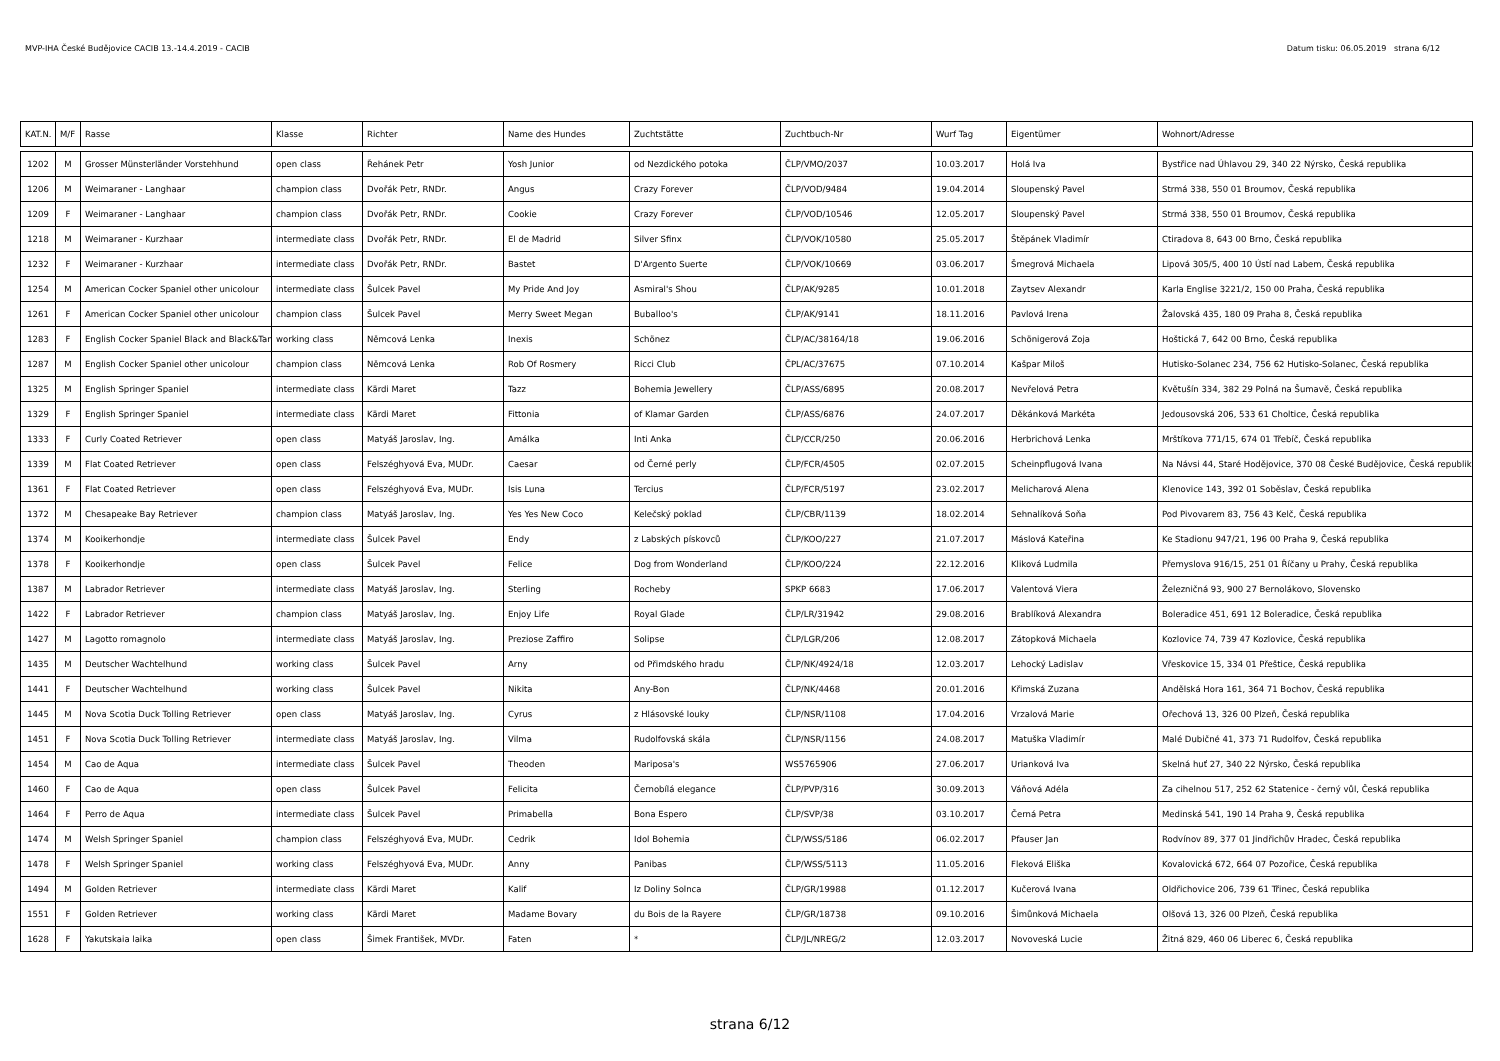MVP-IHA České Budějovice CACIB 13.-14.4.2019 - CACIB Datum tisku: 06.05.2019 strana 6/12
| KAT.N. | M/F | Rasse | Klasse | Richter | Name des Hundes | Zuchtstätte | Zuchtbuch-Nr | Wurf Tag | Eigentümer | Wohnort/Adresse |
| --- | --- | --- | --- | --- | --- | --- | --- | --- | --- | --- |
| 1202 | M | Grosser Münsterländer Vorstehhund | open class | Řehánek Petr | Yosh Junior | od Nezdického potoka | ČLP/VMO/2037 | 10.03.2017 | Holá Iva | Bystřice nad Úhlavou 29, 340 22 Nýrsko, Česká republika |
| 1206 | M | Weimaraner - Langhaar | champion class | Dvořák Petr, RNDr. | Angus | Crazy Forever | ČLP/VOD/9484 | 19.04.2014 | Sloupenský Pavel | Strmá 338, 550 01 Broumov, Česká republika |
| 1209 | F | Weimaraner - Langhaar | champion class | Dvořák Petr, RNDr. | Cookie | Crazy Forever | ČLP/VOD/10546 | 12.05.2017 | Sloupenský Pavel | Strmá 338, 550 01 Broumov, Česká republika |
| 1218 | M | Weimaraner - Kurzhaar | intermediate class | Dvořák Petr, RNDr. | El de Madrid | Silver Sfinx | ČLP/VOK/10580 | 25.05.2017 | Štěpánek Vladimír | Ctiradova 8, 643 00 Brno, Česká republika |
| 1232 | F | Weimaraner - Kurzhaar | intermediate class | Dvořák Petr, RNDr. | Bastet | D'Argento Suerte | ČLP/VOK/10669 | 03.06.2017 | Šmegrová Michaela | Lipová 305/5, 400 10 Ústí nad Labem, Česká republika |
| 1254 | M | American Cocker Spaniel other unicolour | intermediate class | Šulcek Pavel | My Pride And Joy | Asmiral's Shou | ČLP/AK/9285 | 10.01.2018 | Zaytsev Alexandr | Karla Englise 3221/2, 150 00 Praha, Česká republika |
| 1261 | F | American Cocker Spaniel other unicolour | champion class | Šulcek Pavel | Merry Sweet Megan | Buballoo's | ČLP/AK/9141 | 18.11.2016 | Pavlová Irena | Žalovská 435, 180 09 Praha 8, Česká republika |
| 1283 | F | English Cocker Spaniel Black and Black&Tan | working class | Němcová Lenka | Inexis | Schönez | ČLP/AC/38164/18 | 19.06.2016 | Schönigerová Zoja | Hoštická 7, 642 00 Brno, Česká republika |
| 1287 | M | English Cocker Spaniel other unicolour | champion class | Němcová Lenka | Rob Of Rosmery | Ricci Club | ČPL/AC/37675 | 07.10.2014 | Kašpar Miloš | Hutisko-Solanec 234, 756 62 Hutisko-Solanec, Česká republika |
| 1325 | M | English Springer Spaniel | intermediate class | Kärdi Maret | Tazz | Bohemia Jewellery | ČLP/ASS/6895 | 20.08.2017 | Nevřelová Petra | Květušín 334, 382 29 Polná na Šumavě, Česká republika |
| 1329 | F | English Springer Spaniel | intermediate class | Kärdi Maret | Fittonia | of Klamar Garden | ČLP/ASS/6876 | 24.07.2017 | Děkánková Markéta | Jedousovská 206, 533 61 Choltice, Česká republika |
| 1333 | F | Curly Coated Retriever | open class | Matyáš Jaroslav, Ing. | Amálka | Inti Anka | ČLP/CCR/250 | 20.06.2016 | Herbrichová Lenka | Mrštíkova 771/15, 674 01 Třebíč, Česká republika |
| 1339 | M | Flat Coated Retriever | open class | Felszéghyová Eva, MUDr. | Caesar | od Černé perly | ČLP/FCR/4505 | 02.07.2015 | Scheinpflugová Ivana | Na Návsi 44, Staré Hodějovice, 370 08 České Budějovice, Česká republika |
| 1361 | F | Flat Coated Retriever | open class | Felszéghyová Eva, MUDr. | Isis Luna | Tercius | ČLP/FCR/5197 | 23.02.2017 | Melicharová Alena | Klenovice 143, 392 01 Soběslav, Česká republika |
| 1372 | M | Chesapeake Bay Retriever | champion class | Matyáš Jaroslav, Ing. | Yes Yes New Coco | Kelečský poklad | ČLP/CBR/1139 | 18.02.2014 | Sehnalíková Soňa | Pod Pivovarem 83, 756 43 Kelč, Česká republika |
| 1374 | M | Kooikerhondje | intermediate class | Šulcek Pavel | Endy | z Labských pískovců | ČLP/KOO/227 | 21.07.2017 | Máslová Kateřina | Ke Stadionu 947/21, 196 00 Praha 9, Česká republika |
| 1378 | F | Kooikerhondje | open class | Šulcek Pavel | Felice | Dog from Wonderland | ČLP/KOO/224 | 22.12.2016 | Kliková Ludmila | Přemyslova 916/15, 251 01 Říčany u Prahy, Česká republika |
| 1387 | M | Labrador Retriever | intermediate class | Matyáš Jaroslav, Ing. | Sterling | Rocheby | SPKP 6683 | 17.06.2017 | Valentová Viera | Železničná 93, 900 27 Bernolákovo, Slovensko |
| 1422 | F | Labrador Retriever | champion class | Matyáš Jaroslav, Ing. | Enjoy Life | Royal Glade | ČLP/LR/31942 | 29.08.2016 | Brablíková Alexandra | Boleradice 451, 691 12 Boleradice, Česká republika |
| 1427 | M | Lagotto romagnolo | intermediate class | Matyáš Jaroslav, Ing. | Preziose Zaffiro | Solipse | ČLP/LGR/206 | 12.08.2017 | Zátopková Michaela | Kozlovice 74, 739 47 Kozlovice, Česká republika |
| 1435 | M | Deutscher Wachtelhund | working class | Šulcek Pavel | Arny | od Přimdského hradu | ČLP/NK/4924/18 | 12.03.2017 | Lehocký Ladislav | Vřeskovice 15, 334 01 Přeštice, Česká republika |
| 1441 | F | Deutscher Wachtelhund | working class | Šulcek Pavel | Nikita | Any-Bon | ČLP/NK/4468 | 20.01.2016 | Křimská Zuzana | Andělská Hora 161, 364 71 Bochov, Česká republika |
| 1445 | M | Nova Scotia Duck Tolling Retriever | open class | Matyáš Jaroslav, Ing. | Cyrus | z Hlásovské louky | ČLP/NSR/1108 | 17.04.2016 | Vrzalová Marie | Ořechová 13, 326 00 Plzeň, Česká republika |
| 1451 | F | Nova Scotia Duck Tolling Retriever | intermediate class | Matyáš Jaroslav, Ing. | Vilma | Rudolfovská skála | ČLP/NSR/1156 | 24.08.2017 | Matuška Vladimír | Malé Dubičné 41, 373 71 Rudolfov, Česká republika |
| 1454 | M | Cao de Aqua | intermediate class | Šulcek Pavel | Theoden | Mariposa's | WS5765906 | 27.06.2017 | Urianková Iva | Skelná huť 27, 340 22 Nýrsko, Česká republika |
| 1460 | F | Cao de Aqua | open class | Šulcek Pavel | Felicita | Černobílá elegance | ČLP/PVP/316 | 30.09.2013 | Váňová Adéla | Za cihelnou 517, 252 62 Statenice - černý vůl, Česká republika |
| 1464 | F | Perro de Aqua | intermediate class | Šulcek Pavel | Primabella | Bona Espero | ČLP/SVP/38 | 03.10.2017 | Černá Petra | Medinská 541, 190 14 Praha 9, Česká republika |
| 1474 | M | Welsh Springer Spaniel | champion class | Felszéghyová Eva, MUDr. | Cedrik | Idol Bohemia | ČLP/WSS/5186 | 06.02.2017 | Pfauser Jan | Rodvínov 89, 377 01 Jindřichův Hradec, Česká republika |
| 1478 | F | Welsh Springer Spaniel | working class | Felszéghyová Eva, MUDr. | Anny | Panibas | ČLP/WSS/5113 | 11.05.2016 | Fleková Eliška | Kovalovická 672, 664 07 Pozořice, Česká republika |
| 1494 | M | Golden Retriever | intermediate class | Kärdi Maret | Kalif | Iz Doliny Solnca | ČLP/GR/19988 | 01.12.2017 | Kučerová Ivana | Oldřichovice 206, 739 61 Třinec, Česká republika |
| 1551 | F | Golden Retriever | working class | Kärdi Maret | Madame Bovary | du Bois de la Rayere | ČLP/GR/18738 | 09.10.2016 | Šimůnková Michaela | Olšová 13, 326 00 Plzeň, Česká republika |
| 1628 | F | Yakutskaia laika | open class | Šimek František, MVDr. | Faten | * | ČLP/JL/NREG/2 | 12.03.2017 | Novoveská Lucie | Žitná 829, 460 06 Liberec 6, Česká republika |
strana 6/12